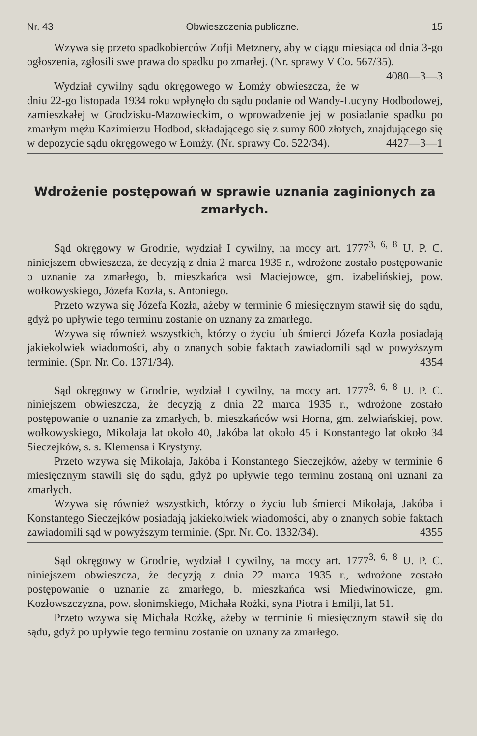Nr. 43 Obwieszczenia publiczne. 15
Wzywa się przeto spadkobierców Zofji Metznery, aby w ciągu miesiąca od dnia 3-go ogłoszenia, zgłosili swe prawa do spadku po zmarłej. (Nr. sprawy V Co. 567/35). 4080—3—3
Wydział cywilny sądu okręgowego w Łomży obwieszcza, że w dniu 22-go listopada 1934 roku wpłynęło do sądu podanie od Wandy-Lucyny Hodbodowej, zamieszkałej w Grodzisku-Mazowieckim, o wprowadzenie jej w posiadanie spadku po zmarłym mężu Kazimierzu Hodbod, składającego się z sumy 600 złotych, znajdującego się w depozycie sądu okręgowego w Łomży. (Nr. sprawy Co. 522/34). 4427—3—1
Wdrożenie postępowań w sprawie uznania zaginionych za zmarłych.
Sąd okręgowy w Grodnie, wydział I cywilny, na mocy art. 1777<sup>3, 6, 8</sup> U. P. C. niniejszem obwieszcza, że decyzją z dnia 2 marca 1935 r., wdrożone zostało postępowanie o uznanie za zmarłego, b. mieszkańca wsi Maciejowce, gm. izabelińskiej, pow. wołkowyskiego, Józefa Kozła, s. Antoniego.
Przeto wzywa się Józefa Kozła, ażeby w terminie 6 miesięcznym stawił się do sądu, gdyż po upływie tego terminu zostanie on uznany za zmarłego.
Wzywa się również wszystkich, którzy o życiu lub śmierci Józefa Kozła posiadają jakiekolwiek wiadomości, aby o znanych sobie faktach zawiadomili sąd w powyższym terminie. (Spr. Nr. Co. 1371/34). 4354
Sąd okręgowy w Grodnie, wydział I cywilny, na mocy art. 1777<sup>3, 6, 8</sup> U. P. C. niniejszem obwieszcza, że decyzją z dnia 22 marca 1935 r., wdrożone zostało postępowanie o uznanie za zmarłych, b. mieszkańców wsi Horna, gm. zelwiańskiej, pow. wołkowyskiego, Mikołaja lat około 40, Jakóba lat około 45 i Konstantego lat około 34 Sieczejków, s. s. Klemensa i Krystyny.
Przeto wzywa się Mikołaja, Jakóba i Konstantego Sieczejków, ażeby w terminie 6 miesięcznym stawili się do sądu, gdyż po upływie tego terminu zostaną oni uznani za zmarłych.
Wzywa się również wszystkich, którzy o życiu lub śmierci Mikołaja, Jakóba i Konstantego Sieczejków posiadają jakiekolwiek wiadomości, aby o znanych sobie faktach zawiadomili sąd w powyższym terminie. (Spr. Nr. Co. 1332/34). 4355
Sąd okręgowy w Grodnie, wydział I cywilny, na mocy art. 1777<sup>3, 6, 8</sup> U. P. C. niniejszem obwieszcza, że decyzją z dnia 22 marca 1935 r., wdrożone zostało postępowanie o uznanie za zmarłego, b. mieszkańca wsi Miedwinowicze, gm. Kozłowszczyzna, pow. słonimskiego, Michała Rożki, syna Piotra i Emilji, lat 51.
Przeto wzywa się Michała Rożkę, ażeby w terminie 6 miesięcznym stawił się do sądu, gdyż po upływie tego terminu zostanie on uznany za zmarłego.